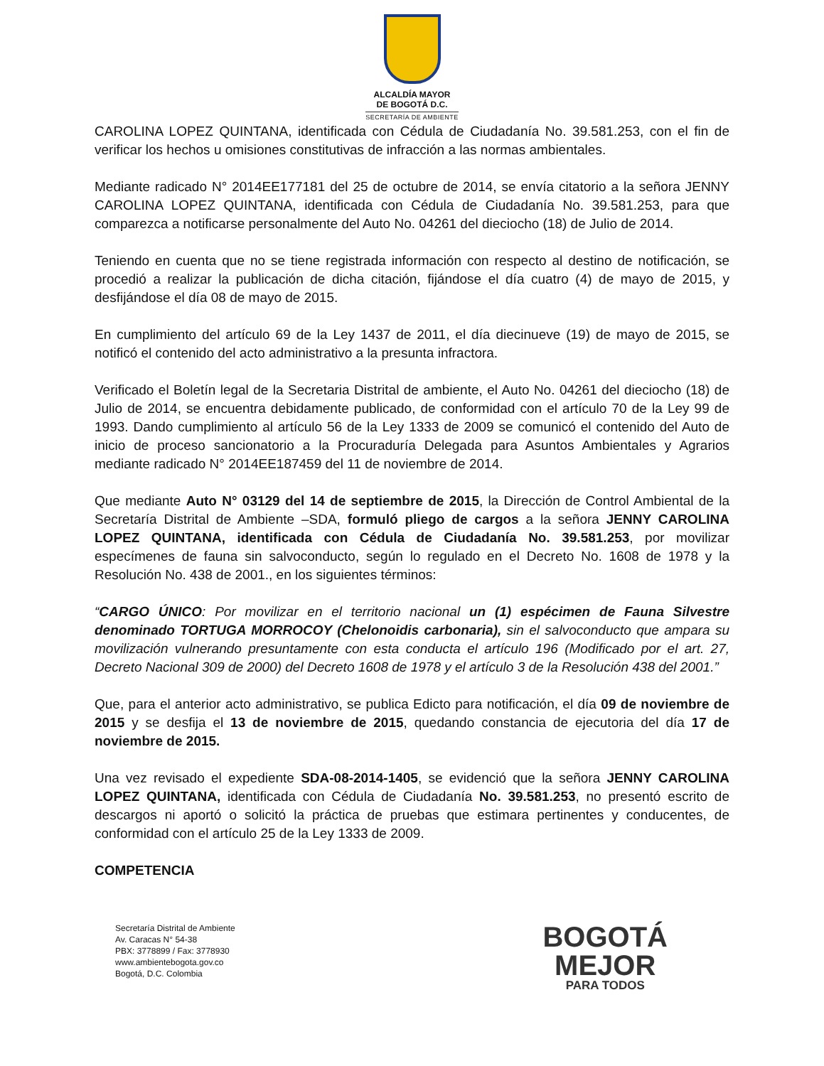ALCALDÍA MAYOR
DE BOGOTÁ D.C.
SECRETARÍA DE AMBIENTE
CAROLINA LOPEZ QUINTANA, identificada con Cédula de Ciudadanía No. 39.581.253, con el fin de verificar los hechos u omisiones constitutivas de infracción a las normas ambientales.
Mediante radicado N° 2014EE177181 del 25 de octubre de 2014, se envía citatorio a la señora JENNY CAROLINA LOPEZ QUINTANA, identificada con Cédula de Ciudadanía No. 39.581.253, para que comparezca a notificarse personalmente del Auto No. 04261 del dieciocho (18) de Julio de 2014.
Teniendo en cuenta que no se tiene registrada información con respecto al destino de notificación, se procedió a realizar la publicación de dicha citación, fijándose el día cuatro (4) de mayo de 2015, y desfijándose el día 08 de mayo de 2015.
En cumplimiento del artículo 69 de la Ley 1437 de 2011, el día diecinueve (19) de mayo de 2015, se notificó el contenido del acto administrativo a la presunta infractora.
Verificado el Boletín legal de la Secretaria Distrital de ambiente, el Auto No. 04261 del dieciocho (18) de Julio de 2014, se encuentra debidamente publicado, de conformidad con el artículo 70 de la Ley 99 de 1993. Dando cumplimiento al artículo 56 de la Ley 1333 de 2009 se comunicó el contenido del Auto de inicio de proceso sancionatorio a la Procuraduría Delegada para Asuntos Ambientales y Agrarios mediante radicado N° 2014EE187459 del 11 de noviembre de 2014.
Que mediante Auto N° 03129 del 14 de septiembre de 2015, la Dirección de Control Ambiental de la Secretaría Distrital de Ambiente –SDA, formuló pliego de cargos a la señora JENNY CAROLINA LOPEZ QUINTANA, identificada con Cédula de Ciudadanía No. 39.581.253, por movilizar especímenes de fauna sin salvoconducto, según lo regulado en el Decreto No. 1608 de 1978 y la Resolución No. 438 de 2001., en los siguientes términos:
“CARGO ÚNICO: Por movilizar en el territorio nacional un (1) espécimen de Fauna Silvestre denominado TORTUGA MORROCOY (Chelonoidis carbonaria), sin el salvoconducto que ampara su movilización vulnerando presuntamente con esta conducta el artículo 196 (Modificado por el art. 27, Decreto Nacional 309 de 2000) del Decreto 1608 de 1978 y el artículo 3 de la Resolución 438 del 2001.”
Que, para el anterior acto administrativo, se publica Edicto para notificación, el día 09 de noviembre de 2015 y se desfija el 13 de noviembre de 2015, quedando constancia de ejecutoria del día 17 de noviembre de 2015.
Una vez revisado el expediente SDA-08-2014-1405, se evidenció que la señora JENNY CAROLINA LOPEZ QUINTANA, identificada con Cédula de Ciudadanía No. 39.581.253, no presentó escrito de descargos ni aportó o solicitó la práctica de pruebas que estimara pertinentes y conducentes, de conformidad con el artículo 25 de la Ley 1333 de 2009.
COMPETENCIA
Secretaría Distrital de Ambiente
Av. Caracas N° 54-38
PBX: 3778899 / Fax: 3778930
www.ambientebogota.gov.co
Bogotá, D.C. Colombia
BOGOTÁ
MEJOR
PARA TODOS